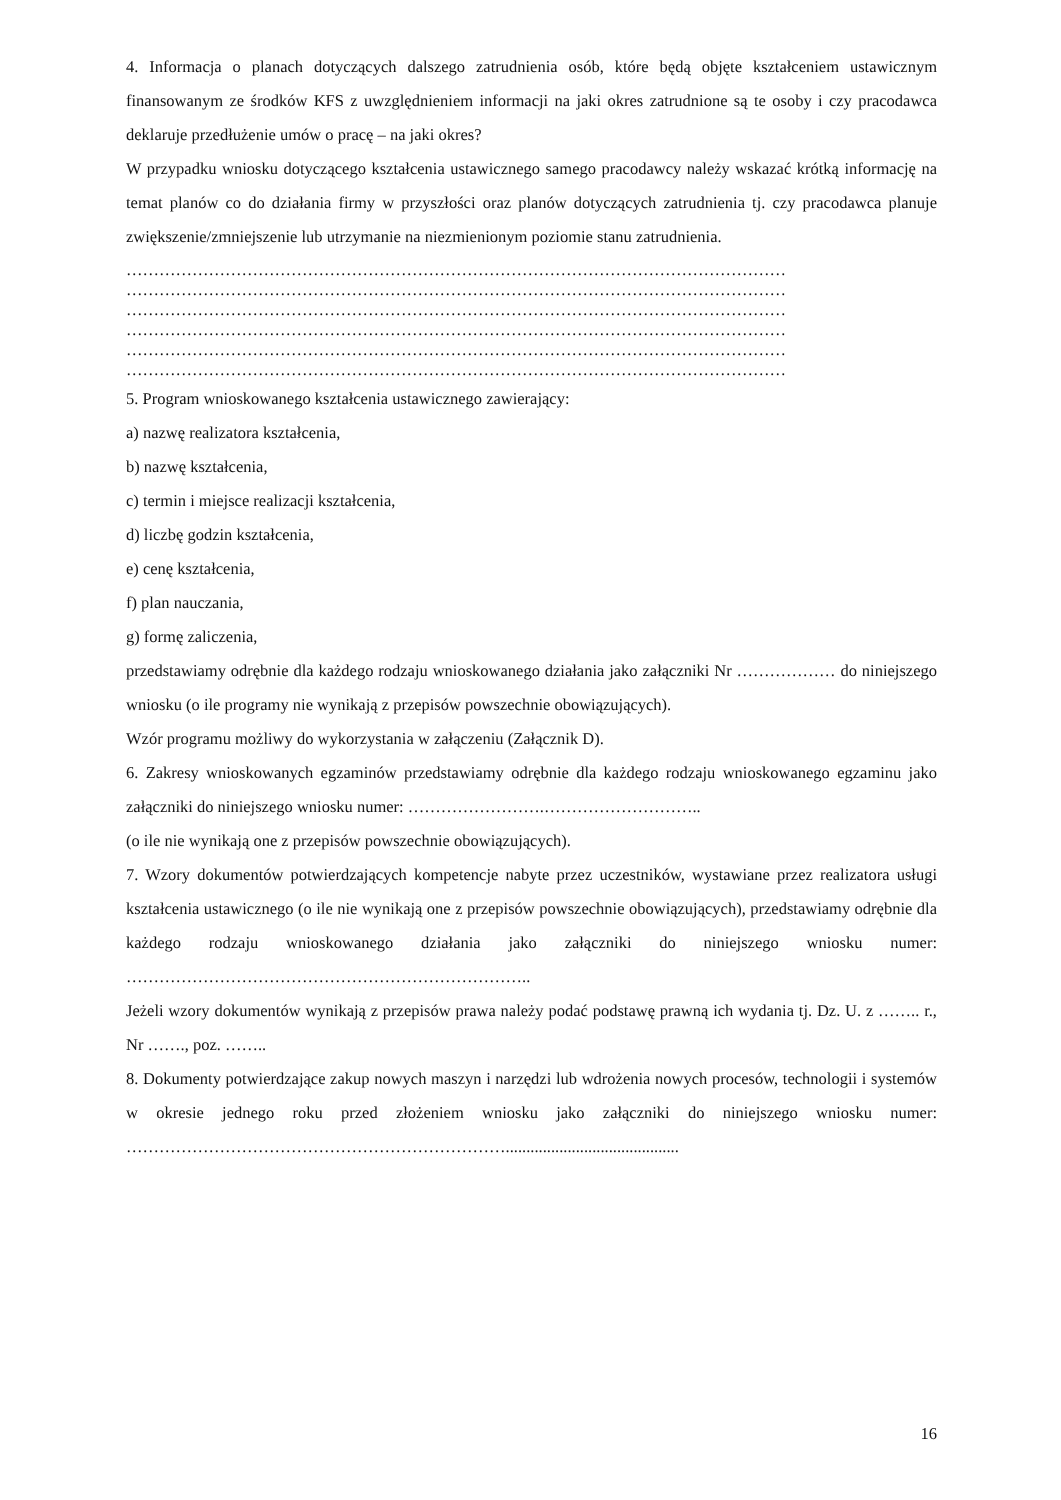4. Informacja o planach dotyczących dalszego zatrudnienia osób, które będą objęte kształceniem ustawicznym finansowanym ze środków KFS z uwzględnieniem informacji na jaki okres zatrudnione są te osoby i czy pracodawca deklaruje przedłużenie umów o pracę – na jaki okres?
W przypadku wniosku dotyczącego kształcenia ustawicznego samego pracodawcy należy wskazać krótką informację na temat planów co do działania firmy w przyszłości oraz planów dotyczących zatrudnienia tj. czy pracodawca planuje zwiększenie/zmniejszenie lub utrzymanie na niezmienionym poziomie stanu zatrudnienia.
…………………………………………………………………………………………………………
…………………………………………………………………………………………………………
…………………………………………………………………………………………………………
…………………………………………………………………………………………………………
…………………………………………………………………………………………………………
…………………………………………………………………………………………………………
5. Program wnioskowanego kształcenia ustawicznego zawierający:
a) nazwę realizatora kształcenia,
b) nazwę kształcenia,
c) termin i miejsce realizacji kształcenia,
d) liczbę godzin kształcenia,
e) cenę kształcenia,
f) plan nauczania,
g) formę zaliczenia,
przedstawiamy odrębnie dla każdego rodzaju wnioskowanego działania jako załączniki Nr ……………… do niniejszego wniosku (o ile programy nie wynikają z przepisów powszechnie obowiązujących).
Wzór programu możliwy do wykorzystania w załączeniu (Załącznik D).
6. Zakresy wnioskowanych egzaminów przedstawiamy odrębnie dla każdego rodzaju wnioskowanego egzaminu jako załączniki do niniejszego wniosku numer: …………………….………………………..
(o ile nie wynikają one z przepisów powszechnie obowiązujących).
7. Wzory dokumentów potwierdzających kompetencje nabyte przez uczestników, wystawiane przez realizatora usługi kształcenia ustawicznego (o ile nie wynikają one z przepisów powszechnie obowiązujących), przedstawiamy odrębnie dla każdego rodzaju wnioskowanego działania jako załączniki do niniejszego wniosku numer: ………………………………………………………………..
Jeżeli wzory dokumentów wynikają z przepisów prawa należy podać podstawę prawną ich wydania tj. Dz. U. z …….. r., Nr ……., poz. ……..
8. Dokumenty potwierdzające zakup nowych maszyn i narzędzi lub wdrożenia nowych procesów, technologii i systemów w okresie jednego roku przed złożeniem wniosku jako załączniki do niniejszego wniosku numer: ……………………………………………………………..........................................
16